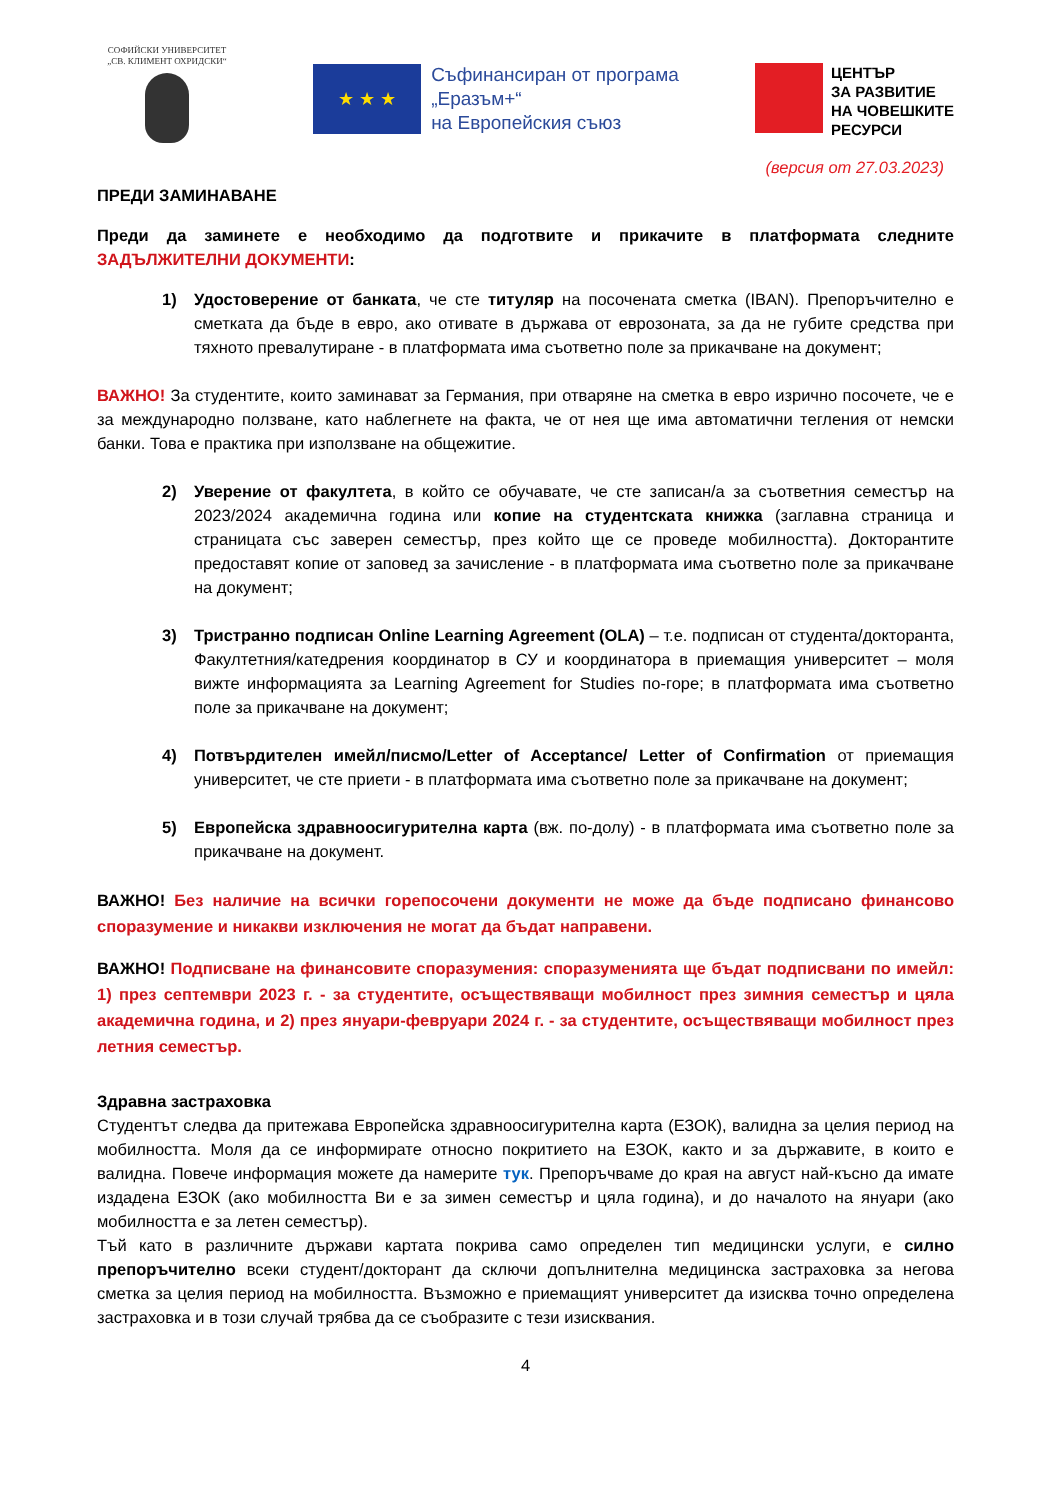СОФИЙСКИ УНИВЕРСИТЕТ
„СВ. КЛИМЕНТ ОХРИДСКИ“
★ ★ ★
Съфинансиран от програма
„Еразъм+“
на Европейския съюз
ЦЕНТЪР
ЗА РАЗВИТИЕ
НА ЧОВЕШКИТЕ
РЕСУРСИ
(версия от 27.03.2023)
ПРЕДИ ЗАМИНАВАНЕ
Преди да заминете е необходимо да подготвите и прикачите в платформата следните ЗАДЪЛЖИТЕЛНИ ДОКУМЕНТИ:
1) Удостоверение от банката, че сте титуляр на посочената сметка (IBAN). Препоръчително е сметката да бъде в евро, ако отивате в държава от еврозоната, за да не губите средства при тяхното превалутиране - в платформата има съответно поле за прикачване на документ;
ВАЖНО! За студентите, които заминават за Германия, при отваряне на сметка в евро изрично посочете, че е за международно ползване, като наблегнете на факта, че от нея ще има автоматични тегления от немски банки. Това е практика при използване на общежитие.
2) Уверение от факултета, в който се обучавате, че сте записан/а за съответния семестър на 2023/2024 академична година или копие на студентската книжка (заглавна страница и страницата със заверен семестър, през който ще се проведе мобилността). Докторантите предоставят копие от заповед за зачисление - в платформата има съответно поле за прикачване на документ;
3) Тристранно подписан Online Learning Agreement (OLA) – т.е. подписан от студента/докторанта, Факултетния/катедрения координатор в СУ и координатора в приемащия университет – моля вижте информацията за Learning Agreement for Studies по-горе; в платформата има съответно поле за прикачване на документ;
4) Потвърдителен имейл/писмо/Letter of Acceptance/ Letter of Confirmation от приемащия университет, че сте приети - в платформата има съответно поле за прикачване на документ;
5) Европейска здравноосигурителна карта (вж. по-долу) - в платформата има съответно поле за прикачване на документ.
ВАЖНО! Без наличие на всички горепосочени документи не може да бъде подписано финансово споразумение и никакви изключения не могат да бъдат направени.
ВАЖНО! Подписване на финансовите споразумения: споразуменията ще бъдат подписвани по имейл: 1) през септември 2023 г. - за студентите, осъществяващи мобилност през зимния семестър и цяла академична година, и 2) през януари-февруари 2024 г. - за студентите, осъществяващи мобилност през летния семестър.
Здравна застраховка
Студентът следва да притежава Европейска здравноосигурителна карта (ЕЗОК), валидна за целия период на мобилността. Моля да се информирате относно покритието на ЕЗОК, както и за държавите, в които е валидна. Повече информация можете да намерите тук. Препоръчваме до края на август най-късно да имате издадена ЕЗОК (ако мобилността Ви е за зимен семестър и цяла година), и до началото на януари (ако мобилността е за летен семестър).
Тъй като в различните държави картата покрива само определен тип медицински услуги, е силно препоръчително всеки студент/докторант да сключи допълнителна медицинска застраховка за негова сметка за целия период на мобилността. Възможно е приемащият университет да изисква точно определена застраховка и в този случай трябва да се съобразите с тези изисквания.
4